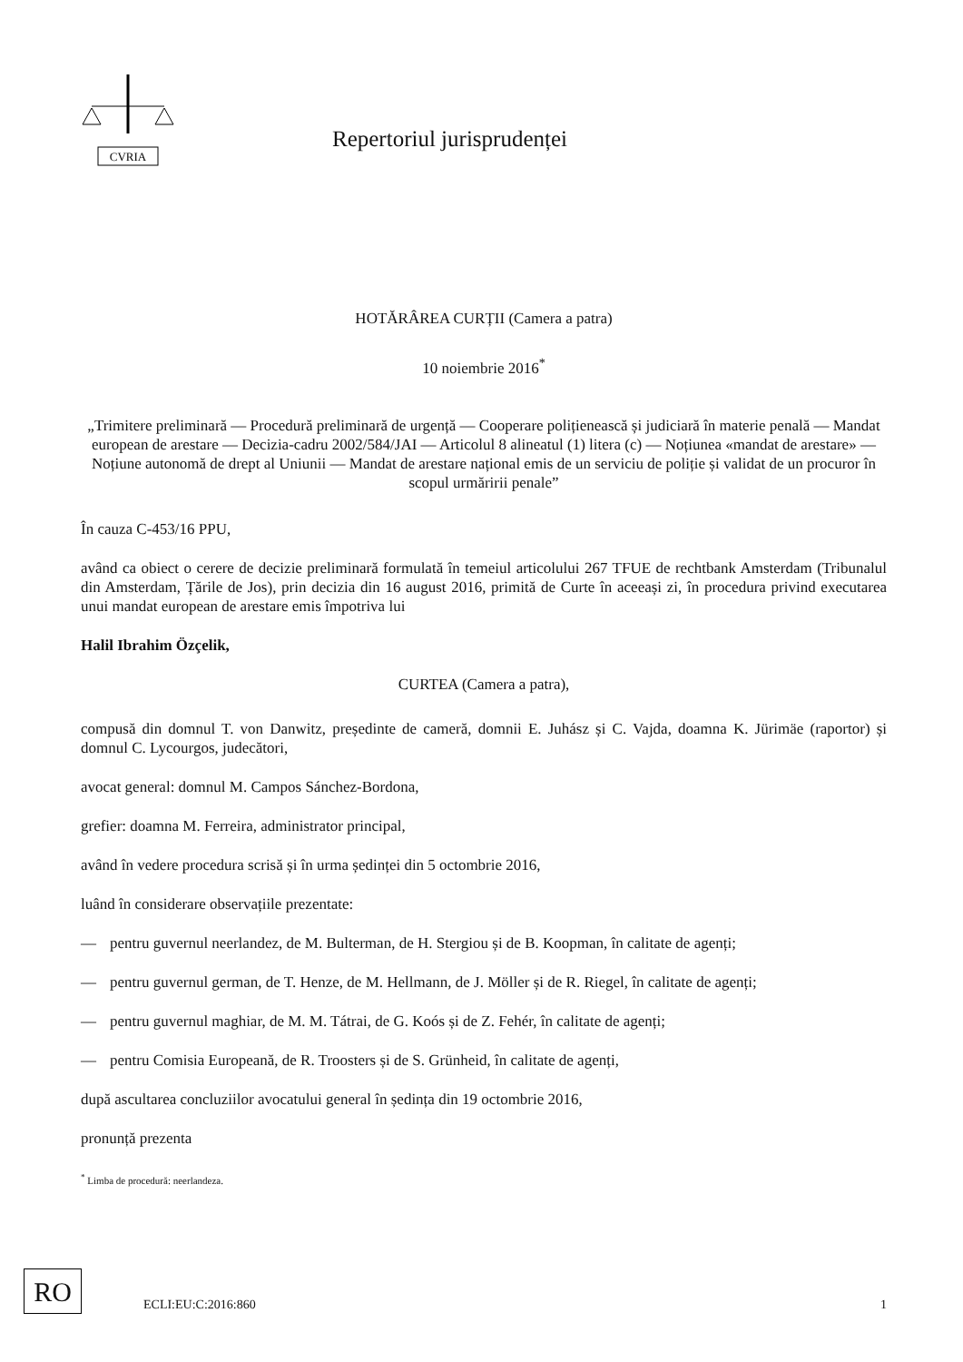CVRIA
Repertoriul jurisprudenței
HOTĂRÂREA CURȚII (Camera a patra)
10 noiembrie 2016<sup>*</sup>
„Trimitere preliminară — Procedură preliminară de urgență — Cooperare polițienească și judiciară în materie penală — Mandat european de arestare — Decizia-cadru 2002/584/JAI — Articolul 8 alineatul (1) litera (c) — Noțiunea «mandat de arestare» — Noțiune autonomă de drept al Uniunii — Mandat de arestare național emis de un serviciu de poliție și validat de un procuror în scopul urmăririi penale”
În cauza C-453/16 PPU,
având ca obiect o cerere de decizie preliminară formulată în temeiul articolului 267 TFUE de rechtbank Amsterdam (Tribunalul din Amsterdam, Țările de Jos), prin decizia din 16 august 2016, primită de Curte în aceeași zi, în procedura privind executarea unui mandat european de arestare emis împotriva lui
Halil Ibrahim Özçelik,
CURTEA (Camera a patra),
compusă din domnul T. von Danwitz, președinte de cameră, domnii E. Juhász și C. Vajda, doamna K. Jürimäe (raportor) și domnul C. Lycourgos, judecători,
avocat general: domnul M. Campos Sánchez-Bordona,
grefier: doamna M. Ferreira, administrator principal,
având în vedere procedura scrisă și în urma ședinței din 5 octombrie 2016,
luând în considerare observațiile prezentate:
— pentru guvernul neerlandez, de M. Bulterman, de H. Stergiou și de B. Koopman, în calitate de agenți;
— pentru guvernul german, de T. Henze, de M. Hellmann, de J. Möller și de R. Riegel, în calitate de agenți;
— pentru guvernul maghiar, de M. M. Tátrai, de G. Koós și de Z. Fehér, în calitate de agenți;
— pentru Comisia Europeană, de R. Troosters și de S. Grünheid, în calitate de agenți,
după ascultarea concluziilor avocatului general în ședința din 19 octombrie 2016,
pronunță prezenta
<sup>*</sup> Limba de procedură: neerlandeza.
RO
ECLI:EU:C:2016:860
1